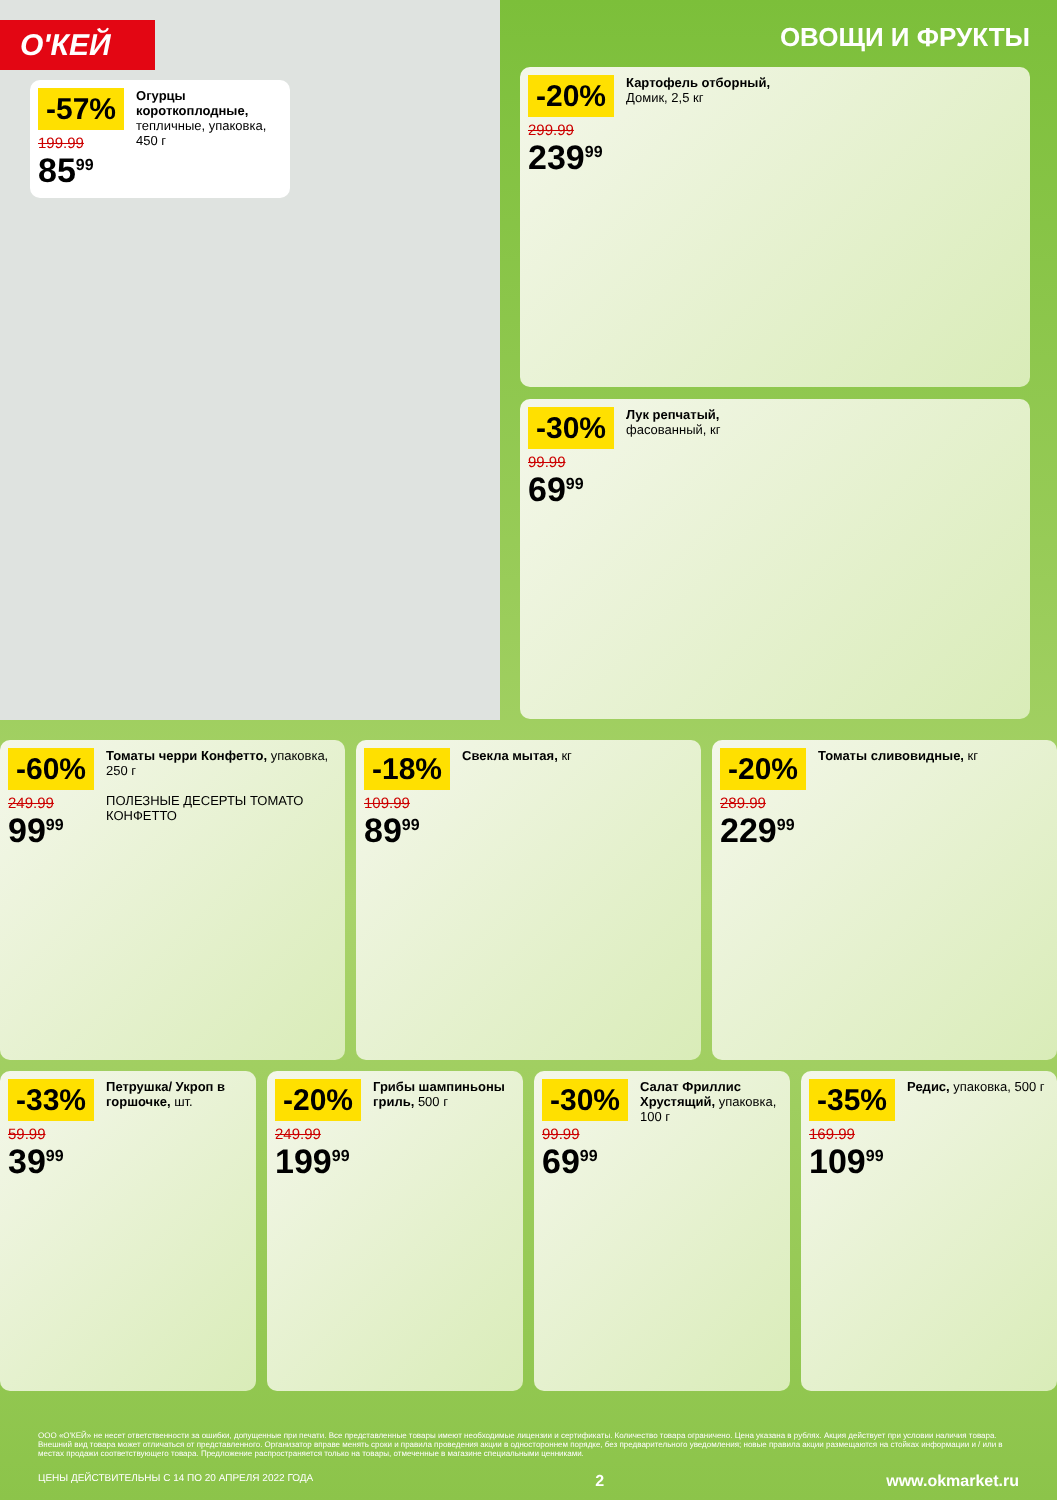О'КЕЙ
-57%
199.99
85<sup>99</sup>
Огурцы короткоплодные, тепличные, упаковка, 450 г
ОВОЩИ И ФРУКТЫ
-20%
299.99
239<sup>99</sup>
Картофель отборный,
Домик, 2,5 кг
-30%
99.99
69<sup>99</sup>
Лук репчатый,
фасованный, кг
-60%
249.99
99<sup>99</sup>
Томаты черри Конфетто, упаковка, 250 г
ПОЛЕЗНЫЕ ДЕСЕРТЫ ТОМАТО КОНФЕТТО
-18%
109.99
89<sup>99</sup>
Свекла мытая, кг
-20%
289.99
229<sup>99</sup>
Томаты сливовидные, кг
-33%
59.99
39<sup>99</sup>
Петрушка/ Укроп в горшочке, шт.
-20%
249.99
199<sup>99</sup>
Грибы шампиньоны гриль, 500 г
-30%
99.99
69<sup>99</sup>
Салат Фриллис Хрустящий, упаковка, 100 г
-35%
169.99
109<sup>99</sup>
Редис, упаковка, 500 г
ООО «О'КЕЙ» не несет ответственности за ошибки, допущенные при печати. Все представленные товары имеют необходимые лицензии и сертификаты. Количество товара ограничено. Цена указана в рублях. Акция действует при условии наличия товара. Внешний вид товара может отличаться от представленного. Организатор вправе менять сроки и правила проведения акции в одностороннем порядке, без предварительного уведомления; новые правила акции размещаются на стойках информации и / или в местах продажи соответствующего товара. Предложение распространяется только на товары, отмеченные в магазине специальными ценниками.
ЦЕНЫ ДЕЙСТВИТЕЛЬНЫ С 14 ПО 20 АПРЕЛЯ 2022 ГОДА 2 www.okmarket.ru